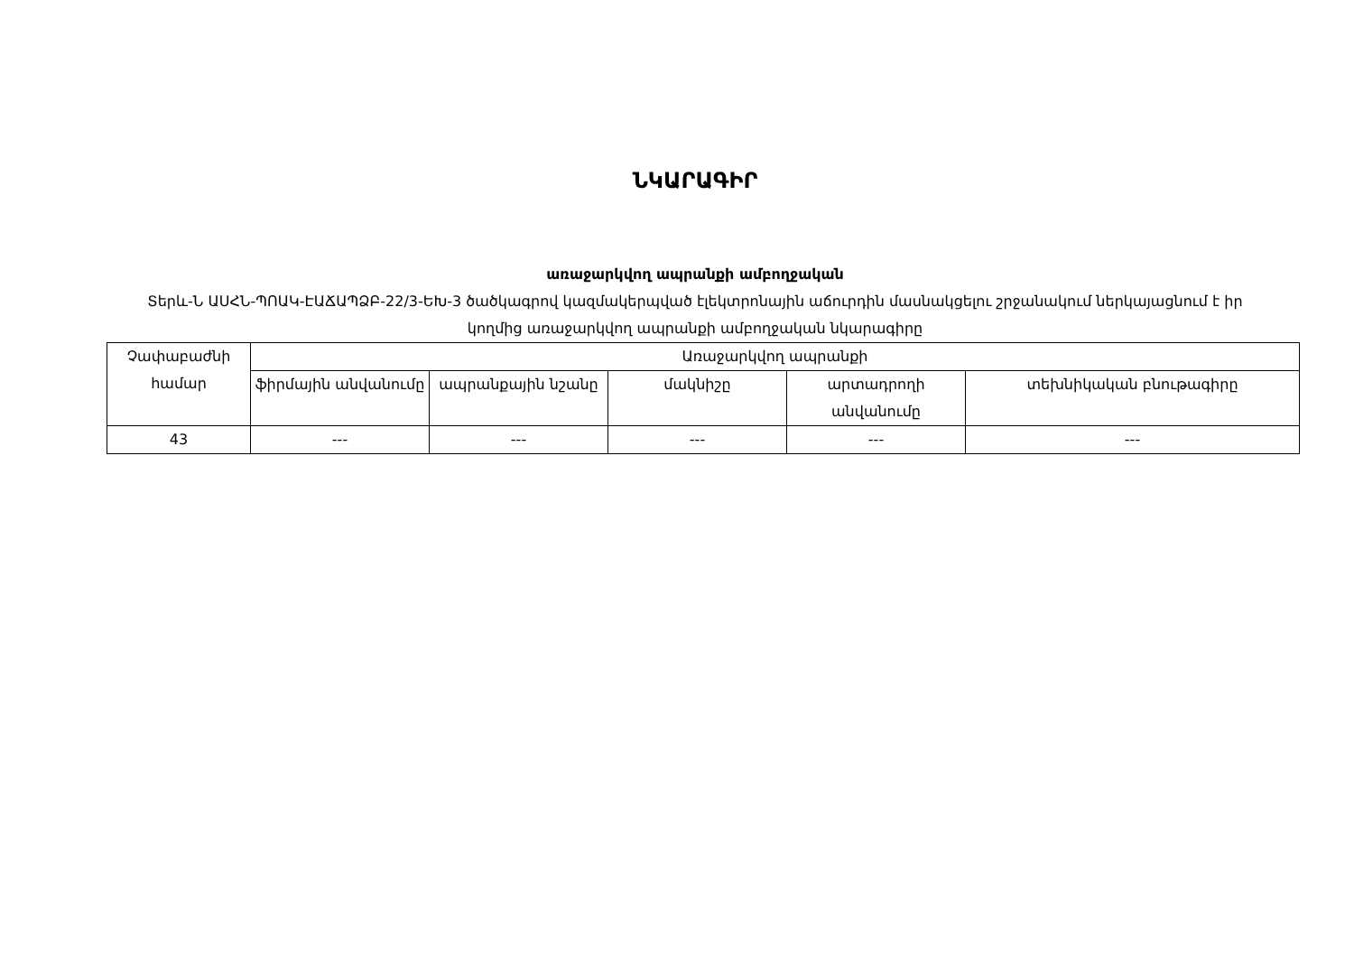ՆԿԱՐԱԳԻՐ
առաջարկվող ապրանքի ամբողջական
Տերև-Ն ԱՍՀՆ-ՊՈԱԿ-ԷԱՃԱՊՁԲ-22/3-ԵԽ-3 ծածկագրով կազմակերպված էլեկտրոնային աճուրդին մասնակցելու շրջանակում ներկայացնում է իր կողմից առաջարկվող ապրանքի ամբողջական նկարագիրը
| Չափաբաժնի համար | Առաջարկվող ապրանքի | | | | |
| --- | --- | --- | --- | --- | --- |
| | ֆիրմային անվանումը | ապրանքային նշանը | մակնիշը | արտադրողի անվանումը | տեխնիկական բնութագիրը |
| 43 | --- | --- | --- | --- | --- |